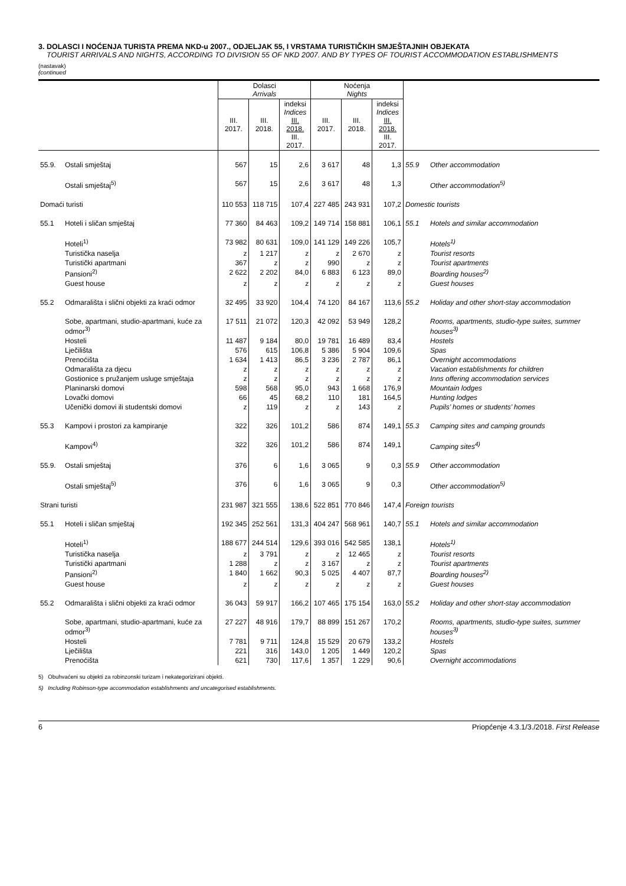3. DOLASCI I NOĆENJA TURISTA PREMA NKD-u 2007., ODJELJAK 55, I VRSTAMA TURISTIČKIH SMJEŠTAJNIH OBJEKATA
TOURIST ARRIVALS AND NIGHTS, ACCORDING TO DIVISION 55 OF NKD 2007. AND BY TYPES OF TOURIST ACCOMMODATION ESTABLISHMENTS
(nastavak)
(continued
| | | Dolasci Arrivals | | | Noćenja Nights | | | | |
| --- | --- | --- | --- | --- | --- | --- | --- | --- | --- |
| | | III. 2017. | III. 2018. | indeksi Indices III. 2018. III. 2017. | III. 2017. | III. 2018. | indeksi Indices III. 2018. III. 2017. | | |
| 55.9. | Ostali smještaj | 567 | 15 | 2,6 | 3 617 | 48 | 1,3 | 55.9 | Other accommodation |
| | Ostali smještaj<sup>5)</sup> | 567 | 15 | 2,6 | 3 617 | 48 | 1,3 | | Other accommodation<sup>5)</sup> |
| Domaći turisti | | 110 553 | 118 715 | 107,4 | 227 485 | 243 931 | 107,2 | Domestic tourists | |
| 55.1 | Hoteli i sličan smještaj | 77 360 | 84 463 | 109,2 | 149 714 | 158 881 | 106,1 | 55.1 | Hotels and similar accommodation |
| | Hoteli<sup>1)</sup> | 73 982 | 80 631 | 109,0 | 141 129 | 149 226 | 105,7 | | Hotels<sup>1)</sup> |
| | Turistička naselja | z | 1 217 | z | z | 2 670 | z | | Tourist resorts |
| | Turistički apartmani | 367 | z | z | 990 | z | z | | Tourist apartments |
| | Pansioni<sup>2)</sup> | 2 622 | 2 202 | 84,0 | 6 883 | 6 123 | 89,0 | | Boarding houses<sup>2)</sup> |
| | Guest house | z | z | z | z | z | z | | Guest houses |
| 55.2 | Odmarališta i slični objekti za kraći odmor | 32 495 | 33 920 | 104,4 | 74 120 | 84 167 | 113,6 | 55.2 | Holiday and other short-stay accommodation |
| | Sobe, apartmani, studio-apartmani, kuće za odmor<sup>3)</sup> | 17 511 | 21 072 | 120,3 | 42 092 | 53 949 | 128,2 | | Rooms, apartments, studio-type suites, summer houses<sup>3)</sup> |
| | Hosteli | 11 487 | 9 184 | 80,0 | 19 781 | 16 489 | 83,4 | | Hostels |
| | Lječilišta | 576 | 615 | 106,8 | 5 386 | 5 904 | 109,6 | | Spas |
| | Prenoćišta | 1 634 | 1 413 | 86,5 | 3 236 | 2 787 | 86,1 | | Overnight accommodations |
| | Odmarališta za djecu | z | z | z | z | z | z | | Vacation establishments for children |
| | Gostionice s pružanjem usluge smještaja | z | z | z | z | z | z | | Inns offering accommodation services |
| | Planinarski domovi | 598 | 568 | 95,0 | 943 | 1 668 | 176,9 | | Mountain lodges |
| | Lovački domovi | 66 | 45 | 68,2 | 110 | 181 | 164,5 | | Hunting lodges |
| | Učenički domovi ili studentski domovi | z | 119 | z | z | 143 | z | | Pupils’ homes or students’ homes |
| 55.3 | Kampovi i prostori za kampiranje | 322 | 326 | 101,2 | 586 | 874 | 149,1 | 55.3 | Camping sites and camping grounds |
| | Kampovi<sup>4)</sup> | 322 | 326 | 101,2 | 586 | 874 | 149,1 | | Camping sites<sup>4)</sup> |
| 55.9. | Ostali smještaj | 376 | 6 | 1,6 | 3 065 | 9 | 0,3 | 55.9 | Other accommodation |
| | Ostali smještaj<sup>5)</sup> | 376 | 6 | 1,6 | 3 065 | 9 | 0,3 | | Other accommodation<sup>5)</sup> |
| Strani turisti | | 231 987 | 321 555 | 138,6 | 522 851 | 770 846 | 147,4 | Foreign tourists | |
| 55.1 | Hoteli i sličan smještaj | 192 345 | 252 561 | 131,3 | 404 247 | 568 961 | 140,7 | 55.1 | Hotels and similar accommodation |
| | Hoteli<sup>1)</sup> | 188 677 | 244 514 | 129,6 | 393 016 | 542 585 | 138,1 | | Hotels<sup>1)</sup> |
| | Turistička naselja | z | 3 791 | z | z | 12 465 | z | | Tourist resorts |
| | Turistički apartmani | 1 288 | z | z | 3 167 | z | z | | Tourist apartments |
| | Pansioni<sup>2)</sup> | 1 840 | 1 662 | 90,3 | 5 025 | 4 407 | 87,7 | | Boarding houses<sup>2)</sup> |
| | Guest house | z | z | z | z | z | z | | Guest houses |
| 55.2 | Odmarališta i slični objekti za kraći odmor | 36 043 | 59 917 | 166,2 | 107 465 | 175 154 | 163,0 | 55.2 | Holiday and other short-stay accommodation |
| | Sobe, apartmani, studio-apartmani, kuće za odmor<sup>3)</sup> | 27 227 | 48 916 | 179,7 | 88 899 | 151 267 | 170,2 | | Rooms, apartments, studio-type suites, summer houses<sup>3)</sup> |
| | Hosteli | 7 781 | 9 711 | 124,8 | 15 529 | 20 679 | 133,2 | | Hostels |
| | Lječilišta | 221 | 316 | 143,0 | 1 205 | 1 449 | 120,2 | | Spas |
| | Prenoćišta | 621 | 730 | 117,6 | 1 357 | 1 229 | 90,6 | | Overnight accommodations |
5) Obuhvaćeni su objekti za robinzonski turizam i nekategorizirani objekti.
5) Including Robinson-type accommodation establishments and uncategorised establishments.
6 Priopćenje 4.3.1/3./2018. First Release